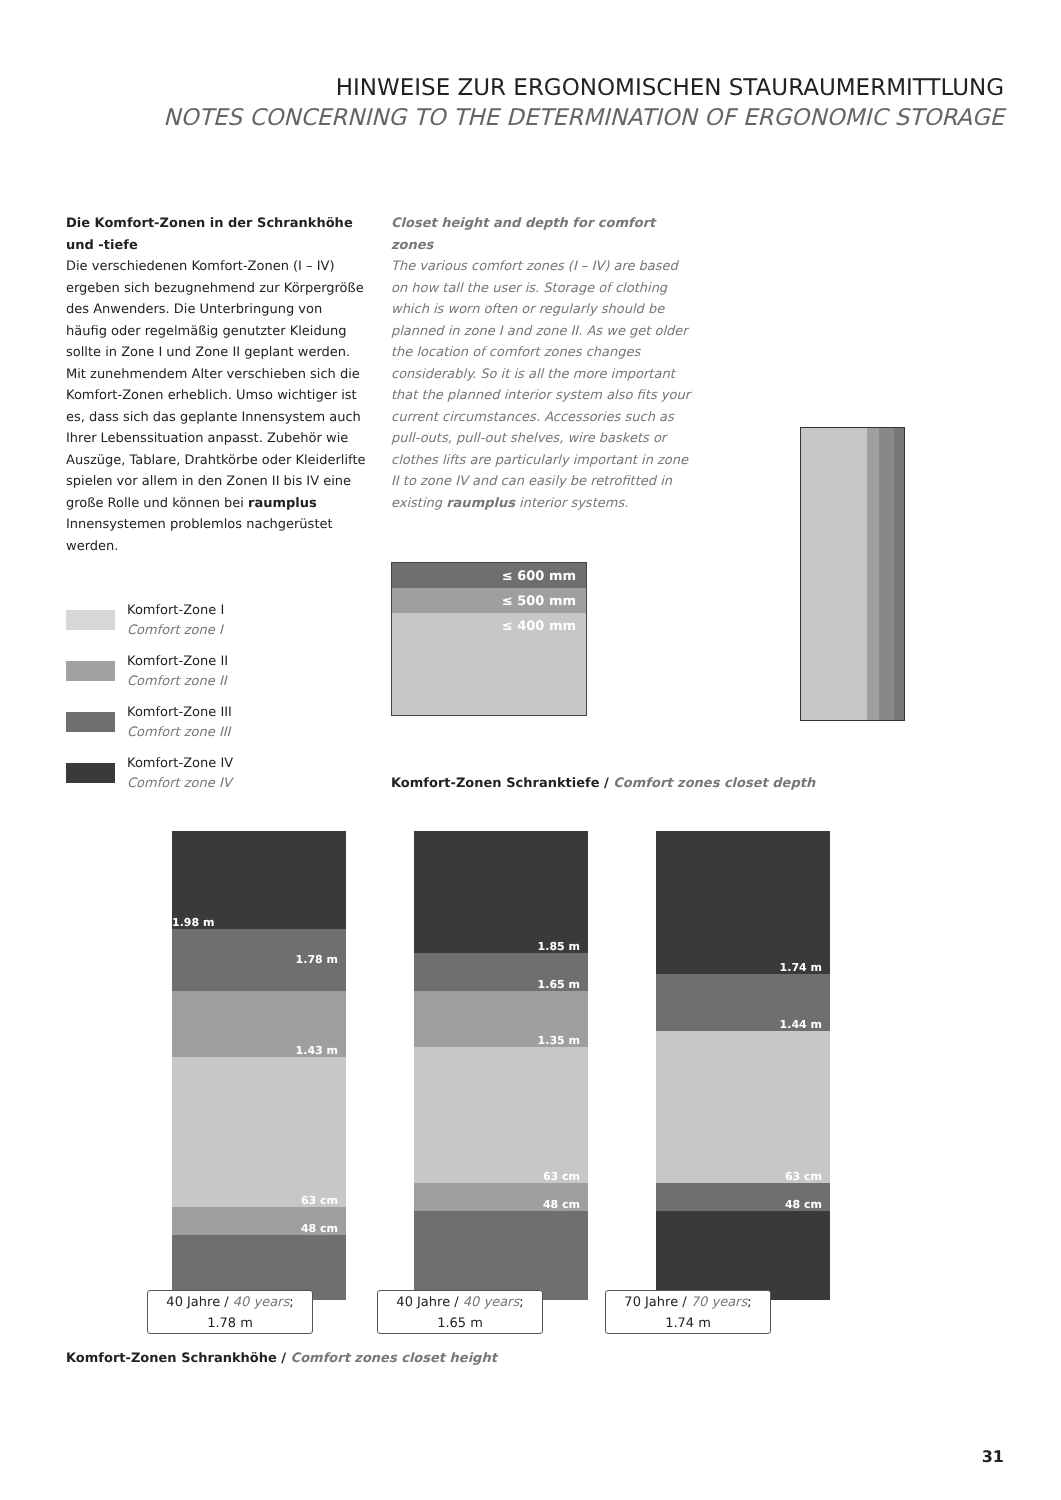HINWEISE ZUR ERGONOMISCHEN STAURAUMERMITTLUNG
NOTES CONCERNING TO THE DETERMINATION OF ERGONOMIC STORAGE
Die Komfort-Zonen in der Schrankhöhe und -tiefe
Die verschiedenen Komfort-Zonen (I – IV) ergeben sich bezugnehmend zur Körpergröße des Anwenders. Die Unterbringung von häufig oder regelmäßig genutzter Kleidung sollte in Zone I und Zone II geplant werden. Mit zunehmendem Alter verschieben sich die Komfort-Zonen erheblich. Umso wichtiger ist es, dass sich das geplante Innensystem auch Ihrer Lebenssituation anpasst. Zubehör wie Auszüge, Tablare, Drahtkörbe oder Kleiderlifte spielen vor allem in den Zonen II bis IV eine große Rolle und können bei raumplus Innensystemen problemlos nachgerüstet werden.
Closet height and depth for comfort zones
The various comfort zones (I – IV) are based on how tall the user is. Storage of clothing which is worn often or regularly should be planned in zone I and zone II. As we get older the location of comfort zones changes considerably. So it is all the more important that the planned interior system also fits your current circumstances. Accessories such as pull-outs, pull-out shelves, wire baskets or clothes lifts are particularly important in zone II to zone IV and can easily be retrofitted in existing raumplus interior systems.
Komfort-Zone I
Comfort zone I
Komfort-Zone II
Comfort zone II
Komfort-Zone III
Comfort zone III
Komfort-Zone IV
Comfort zone IV
≤ 600 mm
≤ 500 mm
≤ 400 mm
Komfort-Zonen Schranktiefe / Comfort zones closet depth
1.98 m
1.78 m
1.43 m
63 cm
48 cm
1.85 m
1.65 m
1.35 m
63 cm
48 cm
1.74 m
1.44 m
63 cm
48 cm
40 Jahre / 40 years;
1.78 m
40 Jahre / 40 years;
1.65 m
70 Jahre / 70 years;
1.74 m
Komfort-Zonen Schrankhöhe / Comfort zones closet height
31